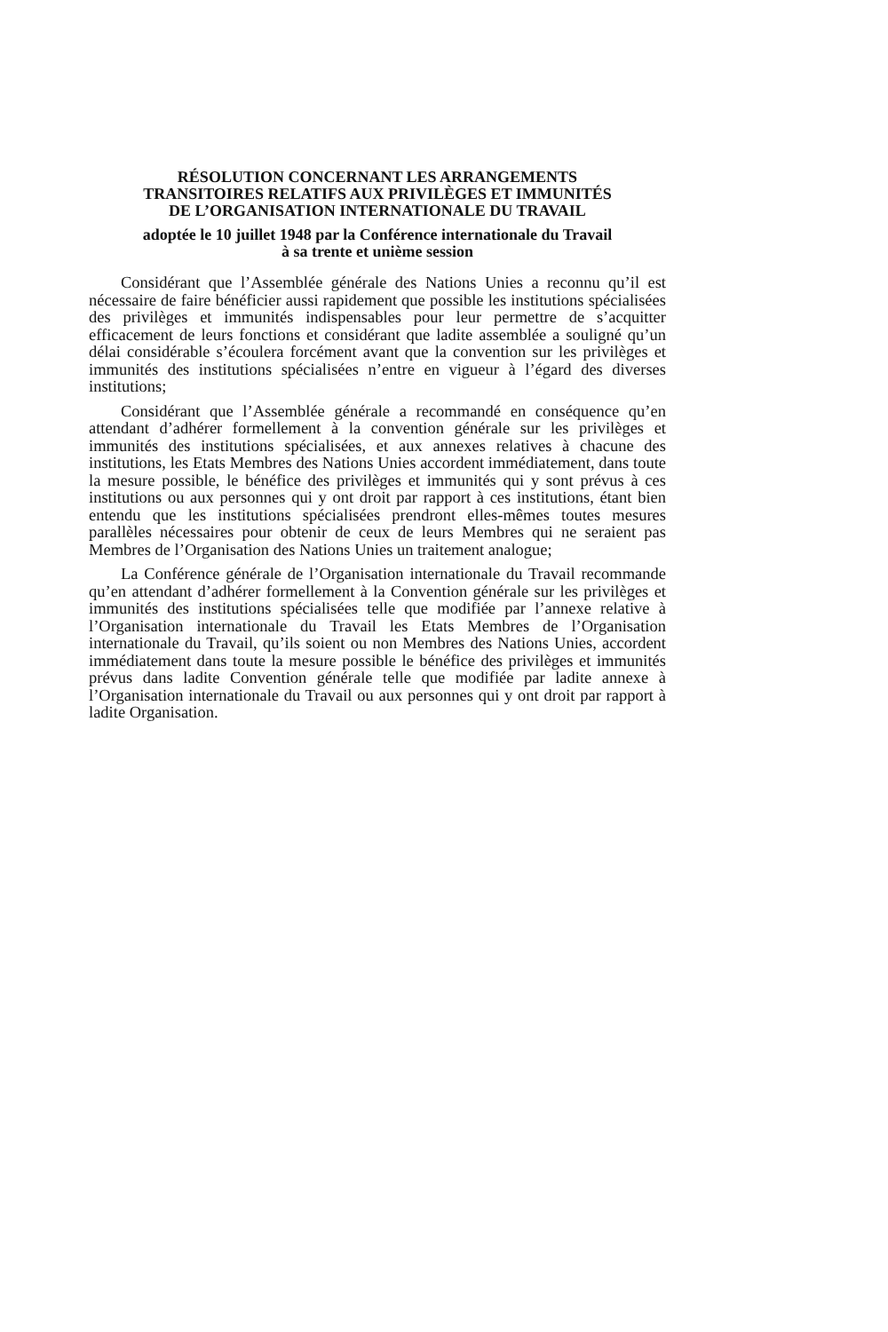RÉSOLUTION CONCERNANT LES ARRANGEMENTS
TRANSITOIRES RELATIFS AUX PRIVILÈGES ET IMMUNITÉS
DE L’ORGANISATION INTERNATIONALE DU TRAVAIL
adoptée le 10 juillet 1948 par la Conférence internationale du Travail
à sa trente et unième session
Considérant que l’Assemblée générale des Nations Unies a reconnu qu’il est nécessaire de faire bénéficier aussi rapidement que possible les institutions spécialisées des privilèges et immunités indispensables pour leur permettre de s’acquitter efficacement de leurs fonctions et considérant que ladite assemblée a souligné qu’un délai considérable s’écoulera forcément avant que la convention sur les privilèges et immunités des institutions spécialisées n’entre en vigueur à l’égard des diverses institutions;
Considérant que l’Assemblée générale a recommandé en conséquence qu’en attendant d’adhérer formellement à la convention générale sur les privilèges et immunités des institutions spécialisées, et aux annexes relatives à chacune des institutions, les Etats Membres des Nations Unies accordent immédiatement, dans toute la mesure possible, le bénéfice des privilèges et immunités qui y sont prévus à ces institutions ou aux personnes qui y ont droit par rapport à ces institutions, étant bien entendu que les institutions spécialisées prendront elles-mêmes toutes mesures parallèles nécessaires pour obtenir de ceux de leurs Membres qui ne seraient pas Membres de l’Organisation des Nations Unies un traitement analogue;
La Conférence générale de l’Organisation internationale du Travail recommande qu’en attendant d’adhérer formellement à la Convention générale sur les privilèges et immunités des institutions spécialisées telle que modifiée par l’annexe relative à l’Organisation internationale du Travail les Etats Membres de l’Organisation internationale du Travail, qu’ils soient ou non Membres des Nations Unies, accordent immédiatement dans toute la mesure possible le bénéfice des privilèges et immunités prévus dans ladite Convention générale telle que modifiée par ladite annexe à l’Organisation internationale du Travail ou aux personnes qui y ont droit par rapport à ladite Organisation.